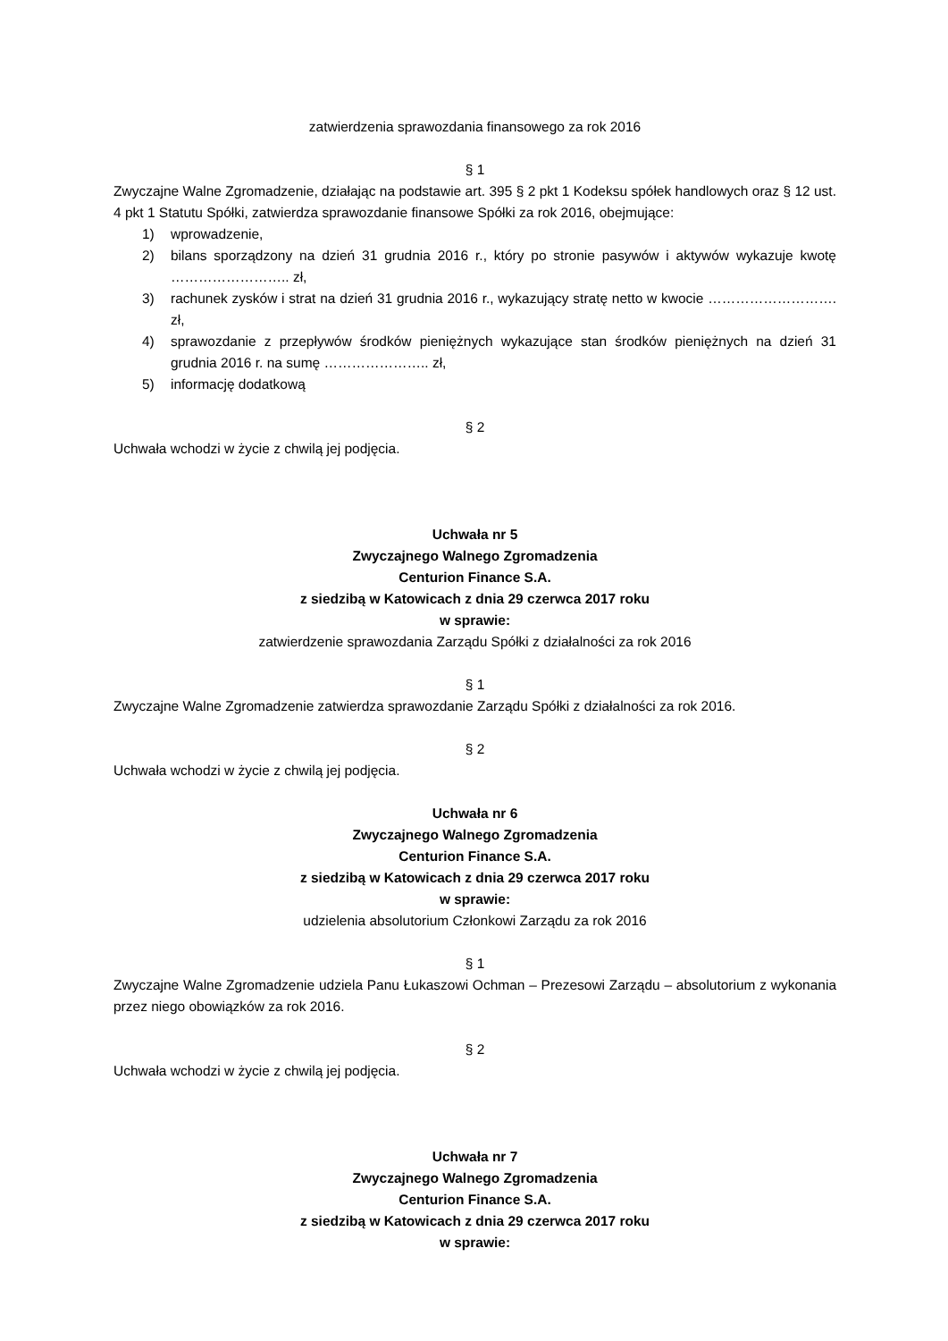zatwierdzenia sprawozdania finansowego za rok 2016
§ 1
Zwyczajne Walne Zgromadzenie, działając na podstawie art. 395 § 2 pkt 1 Kodeksu spółek handlowych oraz § 12 ust. 4 pkt 1 Statutu Spółki, zatwierdza sprawozdanie finansowe Spółki za rok 2016, obejmujące:
1) wprowadzenie,
2) bilans sporządzony na dzień 31 grudnia 2016 r., który po stronie pasywów i aktywów wykazuje kwotę …………………….. zł,
3) rachunek zysków i strat na dzień 31 grudnia 2016 r., wykazujący stratę netto w kwocie ………………………. zł,
4) sprawozdanie z przepływów środków pieniężnych wykazujące stan środków pieniężnych na dzień 31 grudnia 2016 r. na sumę ………………….. zł,
5) informację dodatkową
§ 2
Uchwała wchodzi w życie z chwilą jej podjęcia.
Uchwała nr 5
Zwyczajnego Walnego Zgromadzenia
Centurion Finance S.A.
z siedzibą w Katowicach z dnia 29 czerwca 2017 roku
w sprawie:
zatwierdzenie sprawozdania Zarządu Spółki z działalności za rok 2016
§ 1
Zwyczajne Walne Zgromadzenie zatwierdza sprawozdanie Zarządu Spółki z działalności za rok 2016.
§ 2
Uchwała wchodzi w życie z chwilą jej podjęcia.
Uchwała nr 6
Zwyczajnego Walnego Zgromadzenia
Centurion Finance S.A.
z siedzibą w Katowicach z dnia 29 czerwca 2017 roku
w sprawie:
udzielenia absolutorium Członkowi Zarządu za rok 2016
§ 1
Zwyczajne Walne Zgromadzenie udziela Panu Łukaszowi Ochman – Prezesowi Zarządu – absolutorium z wykonania przez niego obowiązków za rok 2016.
§ 2
Uchwała wchodzi w życie z chwilą jej podjęcia.
Uchwała nr 7
Zwyczajnego Walnego Zgromadzenia
Centurion Finance S.A.
z siedzibą w Katowicach z dnia 29 czerwca 2017 roku
w sprawie: